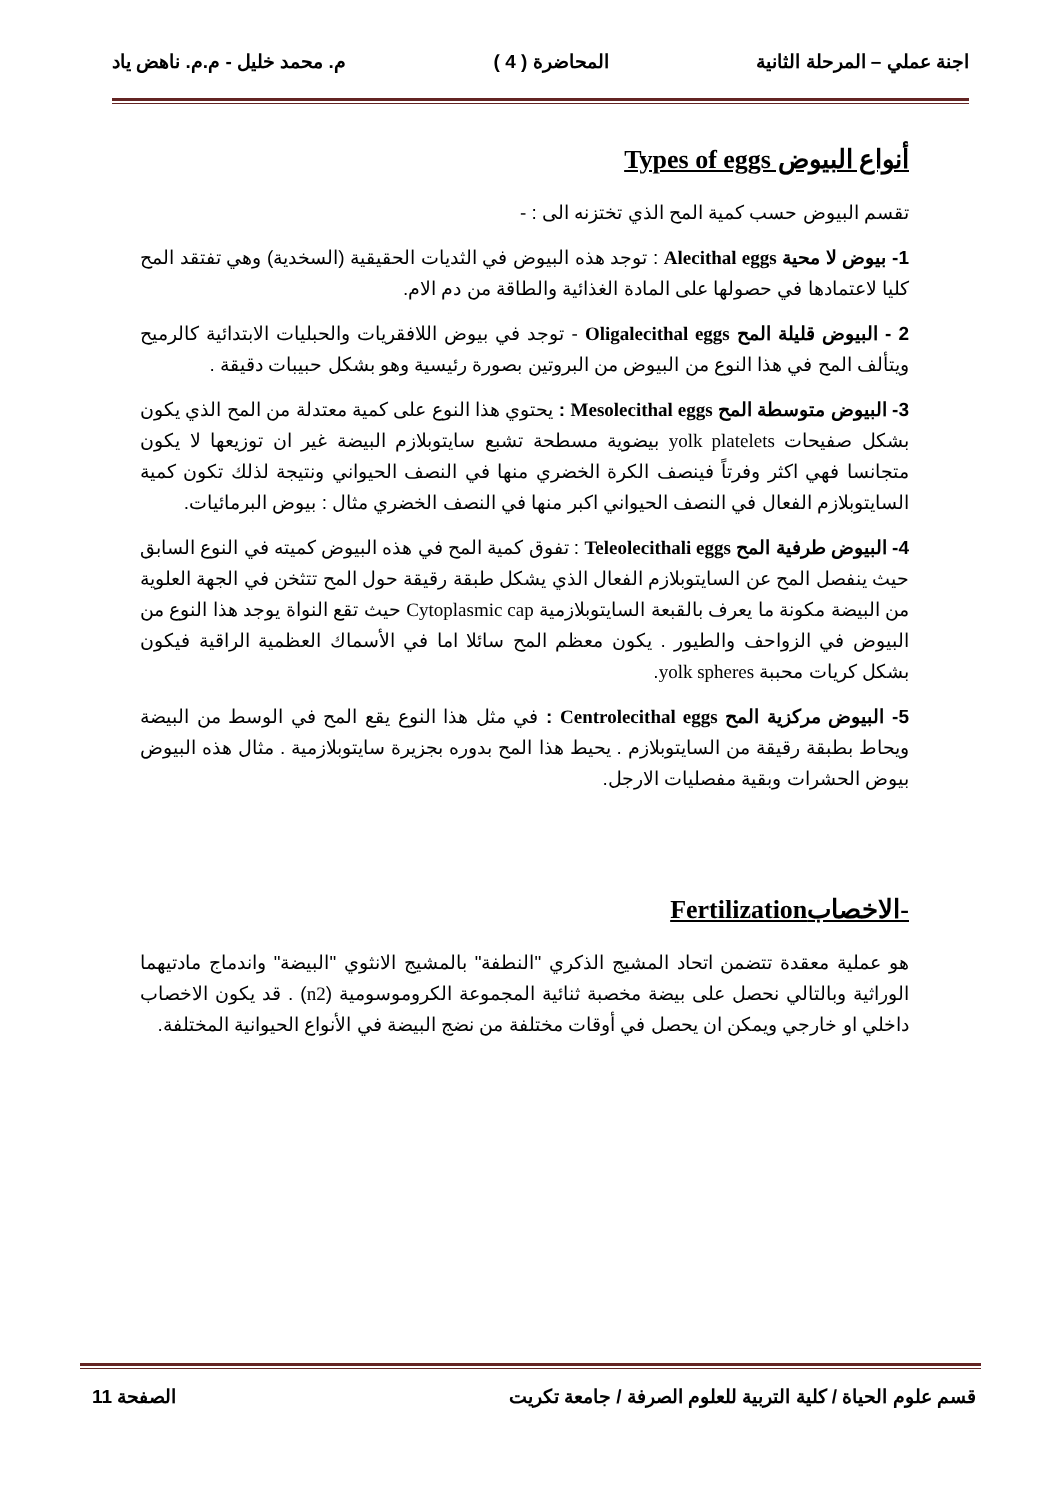اجنة عملي – المرحلة الثانية المحاضرة ( 4 ) م. محمد خليل - م.م. ناهض ياد
أنواع البيوض Types of eggs
تقسم البيوض حسب كمية المح الذي تختزنه الى : -
1- بيوض لا محية Alecithal eggs : توجد هذه البيوض في الثديات الحقيقية (السخدية) وهي تفتقد المح كليا لاعتمادها في حصولها على المادة الغذائية والطاقة من دم الام.
2 - البيوض قليلة المح Oligalecithal eggs - توجد في بيوض اللافقريات والحبليات الابتدائية كالرميح ويتألف المح في هذا النوع من البيوض من البروتين بصورة رئيسية وهو بشكل حبيبات دقيقة .
3- البيوض متوسطة المح Mesolecithal eggs : يحتوي هذا النوع على كمية معتدلة من المح الذي يكون بشكل صفيحات yolk platelets بيضوية مسطحة تشبع سايتوبلازم البيضة غير ان توزيعها لا يكون متجانسا فهي اكثر وفرتاً فينصف الكرة الخضري منها في النصف الحيواني ونتيجة لذلك تكون كمية السايتوبلازم الفعال في النصف الحيواني اكبر منها في النصف الخضري مثال : بيوض البرمائيات.
4- البيوض طرفية المح Teleolecithali eggs : تفوق كمية المح في هذه البيوض كميته في النوع السابق حيث ينفصل المح عن السايتوبلازم الفعال الذي يشكل طبقة رقيقة حول المح تتثخن في الجهة العلوية من البيضة مكونة ما يعرف بالقبعة السايتوبلازمية Cytoplasmic cap حيث تقع النواة يوجد هذا النوع من البيوض في الزواحف والطيور . يكون معظم المح سائلا اما في الأسماك العظمية الراقية فيكون بشكل كريات محببة yolk spheres.
5- البيوض مركزية المح Centrolecithal eggs : في مثل هذا النوع يقع المح في الوسط من البيضة ويحاط بطبقة رقيقة من السايتوبلازم . يحيط هذا المح بدوره بجزيرة سايتوبلازمية . مثال هذه البيوض بيوض الحشرات وبقية مفصليات الارجل.
-الاخصابFertilization
هو عملية معقدة تتضمن اتحاد المشيج الذكري "النطفة" بالمشيج الانثوي "البيضة" واندماج مادتيهما الوراثية وبالتالي نحصل على بيضة مخصبة ثنائية المجموعة الكروموسومية (n2) . قد يكون الاخصاب داخلي او خارجي ويمكن ان يحصل في أوقات مختلفة من نضج البيضة في الأنواع الحيوانية المختلفة.
قسم علوم الحياة / كلية التربية للعلوم الصرفة / جامعة تكريت الصفحة 11